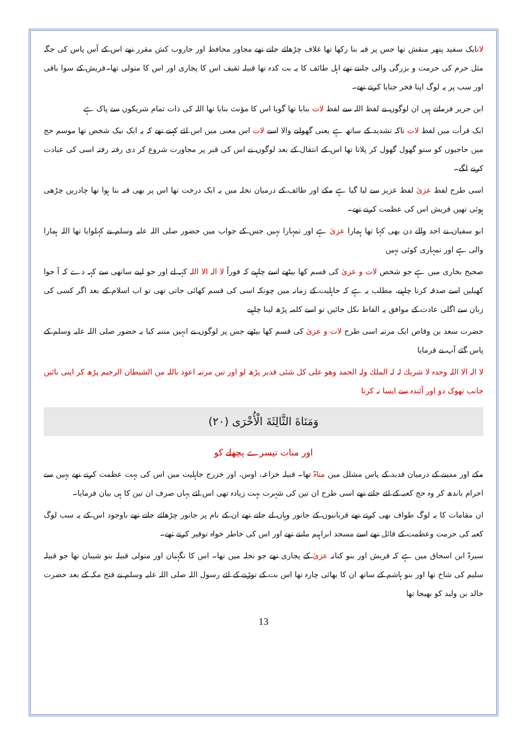لاتایک سفید پتھر منقش تھا جس پر قبہ بنا رکھا تھا غلاف چڑھائے جاتے تھے مجاور محافظ اور جاروب کش مقرر تھے اس کے آس پاس کی جگہ مثل حرم کی حرمت و بزرگی والی جانتے تھے اہل طائف کا یہ بت کدہ تھا قبیلہ ثقیف اس کا پجاری اور اس کا متولی تھا۔قریش کے سوا باقی اور سب پر یہ لوگ اپنا فخر جتایا کرتے تھے۔
ابن جریر فرماتے ہیں ان لوگوں نے لفظ اللہ سے لفظ لات بنایا تھا گویا اس کا مؤنث بنایا تھا اللہ کی ذات تمام شریکوں سے پاک ہے
ایک قرأت میں لفظ لات تاکہ تشدید کے ساتھ ہے یعنی گھولنے والا اسے لات اس معنی میں اس لئے کہتے تھے کہ یہ ایک نیک شخص تھا موسم حج میں حاجیوں کو ستو گھول گھول کر پلاتا تھا اس کے انتقال کے بعد لوگوں نے اس کی قبر پر مجاورت شروع کر دی رفتہ رفتہ اسی کی عبادت کرنے لگے۔
اسی طرح لفظ عزیٰ لفظ عزیز سے لیا گیا ہے مکے اور طائف کے درمیان نخلہ میں یہ ایک درخت تھا اس پر بھی قبہ بنا ہوا تھا چادریں چڑھی ہوئی تھیں قریش اس کی عظمت کرتے تھے۔
ابو سفیان نے احد والے دن بھی کہا تھا ہمارا عزیٰ ہے اور تمہارا نہیں جس کے جواب میں حضور صلی اللہ علیہ وسلم نے کہلوایا تھا اللہ ہمارا والی ہے اور تمہاری کوئی نہیں
صحیح بخاری میں ہے جو شخص لات و عزیٰ کی قسم کھا بیٹھے اسے چاہیے کہ فوراً لا الہ الا اللہ کہہ لے اور جو اپنے ساتھی سے کہہ دے کہ آ جوا کھیلیں اسے صدقہ کرنا چاہیے، مطلب یہ ہے کہ جاہلیت کے زمانہ میں چونکہ اسی کی قسم کھائی جاتی تھی تو اب اسلام کے بعد اگر کسی کی زبان سے اگلی عادت کے موافق یہ الفاظ نکل جائیں تو اسے کلمہ پڑھ لینا چاہیے
حضرت سعد بن وقاص ایک مرتبہ اسی طرح لات و عزیٰ کی قسم کھا بیٹھے جس پر لوگوں نے انہیں متنبہ کیا یہ حضور صلی اللہ علیہ وسلم کے پاس گئے آپ نے فرمایا
لا الہ الا اللہ وحدہ لا شریك لہ لہ الملك ولہ الحمد وھو علی كل شئی قدیر پڑھ لو اور تین مرتبہ اعوذ باللہ من الشیطان الرجیم پڑھ کر اپنی بائیں جانب تھوک دو اور آئندہ سے ایسا نہ کرنا
وَمَنَاةَ الثَّالِثَةَ الْأُخْرَى (٢٠)
اور منات تیسرے پچھلے کو
مکے اور مدینے کے درمیان قدید کے پاس مشلل میں مناۃ تھا۔ قبیلہ خزاعہ، اوس، اور خزرج جاہلیت میں اس کی بہت عظمت کرتے تھے یہیں سے احرام باندھ کر وہ حج کعبہ کے لئے جاتے تھے اسی طرح ان تین کی شہرت بہت زیادہ تھی اس لئے یہاں صرف ان تین کا ہی بیان فرمایا۔
ان مقامات کا یہ لوگ طواف بھی کرتے تھے قربانیوں کے جانور وہاں لے جاتے تھے ان کے نام پر جانور چڑھائے جاتے تھے باوجود اس کے یہ سب لوگ کعبہ کی حرمت وعظمت کے قائل تھے اسے مسجد ابراہیم مانتے تھے اور اس کی خاطر خواہ توقیر کرتے تھے۔
سیرۃ ابن اسحاق میں ہے کہ قریش اور بنو کنانہ عزیٰ کے پجاری تھے جو نخلہ میں تھا۔ اس کا نگہبان اور متولی قبیلہ بنو شیبان تھا جو قبیلہ سلیم کی شاخ تھا اور بنو ہاشم کے ساتھ ان کا بھائی چارہ تھا اس بت کے توڑنے کے لئے رسول اللہ صلی اللہ علیہ وسلم نے فتح مکہ کے بعد حضرت خالد بن ولید کو بھیجا تھا
13